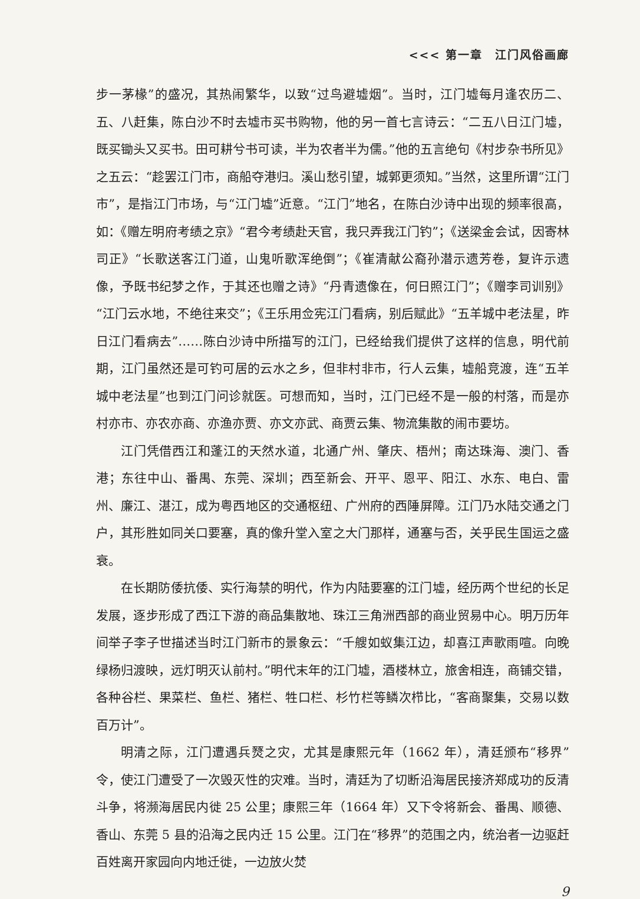<<< 第一章　江门风俗画廊
步一茅椽”的盛况，其热闹繁华，以致“过鸟避墟烟”。当时，江门墟每月逢农历二、五、八赶集，陈白沙不时去墟市买书购物，他的另一首七言诗云：“二五八日江门墟，既买锄头又买书。田可耕兮书可读，半为农者半为儒。”他的五言绝句《村步杂书所见》之五云：“趁罢江门市，商船夺港归。溪山愁引望，城郭更须知。”当然，这里所谓“江门市”，是指江门市场，与“江门墟”近意。“江门”地名，在陈白沙诗中出现的频率很高，如：《赠左明府考绩之京》“君今考绩赴天官，我只弄我江门钓”；《送梁金会试，因寄林司正》“长歌送客江门道，山鬼听歌浑绝倒”；《崔清献公裔孙潜示遗芳卷，复许示遗像，予既书纪梦之作，于其还也赠之诗》“丹青遗像在，何日照江门”；《赠李司训别》“江门云水地，不绝往来交”；《王乐用佥宪江门看病，别后赋此》“五羊城中老法星，昨日江门看病去”……陈白沙诗中所描写的江门，已经给我们提供了这样的信息，明代前期，江门虽然还是可钓可居的云水之乡，但非村非市，行人云集，墟船竞渡，连“五羊城中老法星”也到江门问诊就医。可想而知，当时，江门已经不是一般的村落，而是亦村亦市、亦农亦商、亦渔亦贾、亦文亦武、商贾云集、物流集散的闹市要坊。
江门凭借西江和蓬江的天然水道，北通广州、肇庆、梧州；南达珠海、澳门、香港；东往中山、番禺、东莞、深圳；西至新会、开平、恩平、阳江、水东、电白、雷州、廉江、湛江，成为粤西地区的交通枢纽、广州府的西陲屏障。江门乃水陆交通之门户，其形胜如同关口要塞，真的像升堂入室之大门那样，通塞与否，关乎民生国运之盛衰。
在长期防倭抗倭、实行海禁的明代，作为内陆要塞的江门墟，经历两个世纪的长足发展，逐步形成了西江下游的商品集散地、珠江三角洲西部的商业贸易中心。明万历年间举子李子世描述当时江门新市的景象云：“千艘如蚁集江边，却喜江声歌雨喧。向晚绿杨归渡映，远灯明灭认前村。”明代末年的江门墟，酒楼林立，旅舍相连，商铺交错，各种谷栏、果菜栏、鱼栏、猪栏、牲口栏、杉竹栏等鳞次栉比，“客商聚集，交易以数百万计”。
明清之际，江门遭遇兵燹之灾，尤其是康熙元年（1662 年），清廷颁布“移界”令，使江门遭受了一次毁灭性的灾难。当时，清廷为了切断沿海居民接济郑成功的反清斗争，将濒海居民内徙 25 公里；康熙三年（1664 年）又下令将新会、番禺、顺德、香山、东莞 5 县的沿海之民内迁 15 公里。江门在“移界”的范围之内，统治者一边驱赶百姓离开家园向内地迁徙，一边放火焚
9